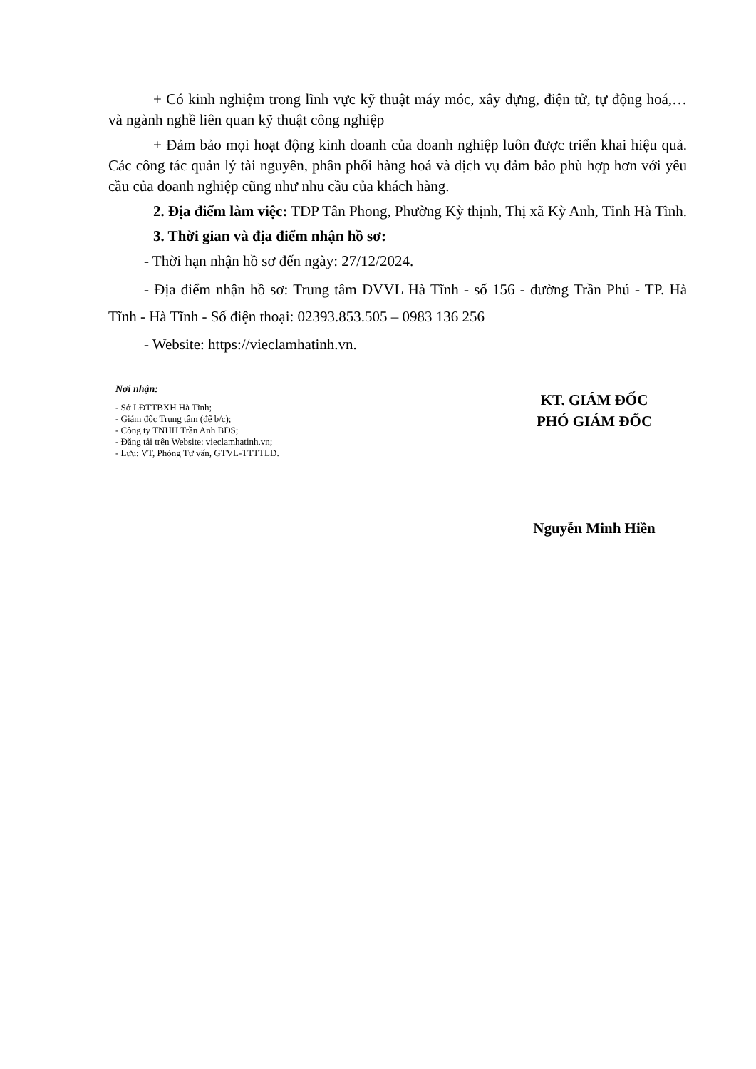+ Có kinh nghiệm trong lĩnh vực kỹ thuật máy móc, xây dựng, điện tử, tự động hoá,… và ngành nghề liên quan kỹ thuật công nghiệp
+ Đảm bảo mọi hoạt động kinh doanh của doanh nghiệp luôn được triển khai hiệu quả. Các công tác quản lý tài nguyên, phân phối hàng hoá và dịch vụ đảm bảo phù hợp hơn với yêu cầu của doanh nghiệp cũng như nhu cầu của khách hàng.
2. Địa điểm làm việc: TDP Tân Phong, Phường Kỳ thịnh, Thị xã Kỳ Anh, Tỉnh Hà Tĩnh.
3. Thời gian và địa điểm nhận hồ sơ:
- Thời hạn nhận hồ sơ đến ngày: 27/12/2024.
- Địa điểm nhận hồ sơ: Trung tâm DVVL Hà Tĩnh - số 156 - đường Trần Phú - TP. Hà Tĩnh - Hà Tĩnh - Số điện thoại: 02393.853.505 – 0983 136 256
- Website: https://vieclamhatinh.vn.
Nơi nhận:
- Sở LĐTTBXH Hà Tĩnh;
- Giám đốc Trung tâm (để b/c);
- Công ty TNHH Trần Anh BĐS;
- Đăng tải trên Website: vieclamhatinh.vn;
- Lưu: VT, Phòng Tư vấn, GTVL-TTTTLĐ.
KT. GIÁM ĐỐC
PHÓ GIÁM ĐỐC
Nguyễn Minh Hiền